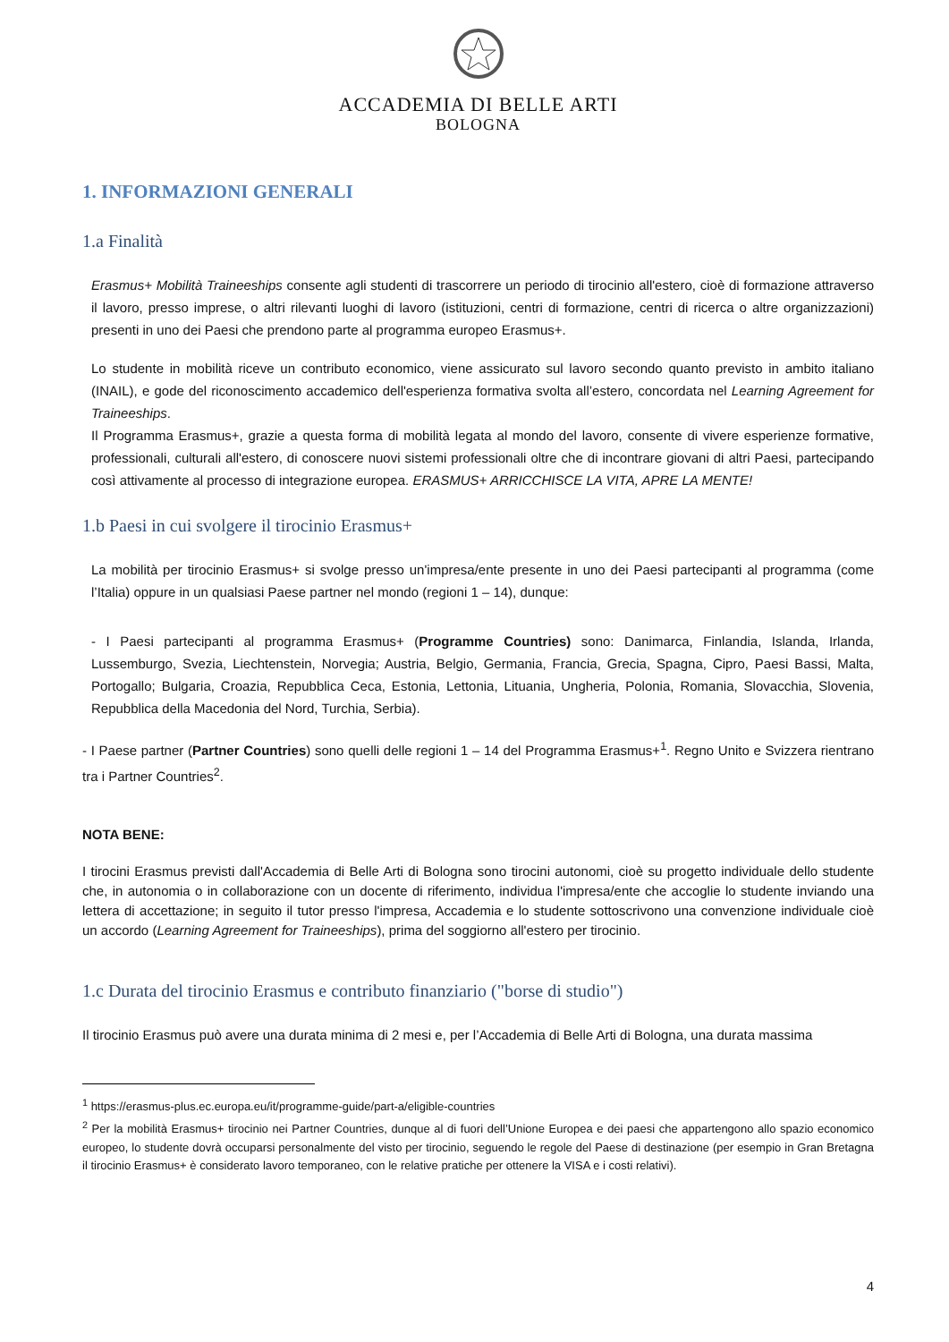ACCADEMIA DI BELLE ARTI
BOLOGNA
1. INFORMAZIONI GENERALI
1.a Finalità
Erasmus+ Mobilità Traineeships consente agli studenti di trascorrere un periodo di tirocinio all'estero, cioè di formazione attraverso il lavoro, presso imprese, o altri rilevanti luoghi di lavoro (istituzioni, centri di formazione, centri di ricerca o altre organizzazioni) presenti in uno dei Paesi che prendono parte al programma europeo Erasmus+.
Lo studente in mobilità riceve un contributo economico, viene assicurato sul lavoro secondo quanto previsto in ambito italiano (INAIL), e gode del riconoscimento accademico dell'esperienza formativa svolta all’estero, concordata nel Learning Agreement for Traineeships.
Il Programma Erasmus+, grazie a questa forma di mobilità legata al mondo del lavoro, consente di vivere esperienze formative, professionali, culturali all'estero, di conoscere nuovi sistemi professionali oltre che di incontrare giovani di altri Paesi, partecipando così attivamente al processo di integrazione europea. ERASMUS+ ARRICCHISCE LA VITA, APRE LA MENTE!
1.b Paesi in cui svolgere il tirocinio Erasmus+
La mobilità per tirocinio Erasmus+ si svolge presso un'impresa/ente presente in uno dei Paesi partecipanti al programma (come l’Italia) oppure in un qualsiasi Paese partner nel mondo (regioni 1 – 14), dunque:
- I Paesi partecipanti al programma Erasmus+ (Programme Countries) sono: Danimarca, Finlandia, Islanda, Irlanda, Lussemburgo, Svezia, Liechtenstein, Norvegia; Austria, Belgio, Germania, Francia, Grecia, Spagna, Cipro, Paesi Bassi, Malta, Portogallo; Bulgaria, Croazia, Repubblica Ceca, Estonia, Lettonia, Lituania, Ungheria, Polonia, Romania, Slovacchia, Slovenia, Repubblica della Macedonia del Nord, Turchia, Serbia).
- I Paese partner (Partner Countries) sono quelli delle regioni 1 – 14 del Programma Erasmus+<sup>1</sup>. Regno Unito e Svizzera rientrano tra i Partner Countries<sup>2</sup>.
NOTA BENE:
I tirocini Erasmus previsti dall'Accademia di Belle Arti di Bologna sono tirocini autonomi, cioè su progetto individuale dello studente che, in autonomia o in collaborazione con un docente di riferimento, individua l'impresa/ente che accoglie lo studente inviando una lettera di accettazione; in seguito il tutor presso l'impresa, Accademia e lo studente sottoscrivono una convenzione individuale cioè un accordo (Learning Agreement for Traineeships), prima del soggiorno all'estero per tirocinio.
1.c Durata del tirocinio Erasmus e contributo finanziario ("borse di studio")
Il tirocinio Erasmus può avere una durata minima di 2 mesi e, per l’Accademia di Belle Arti di Bologna, una durata massima
<sup>1</sup> https://erasmus-plus.ec.europa.eu/it/programme-guide/part-a/eligible-countries
<sup>2</sup> Per la mobilità Erasmus+ tirocinio nei Partner Countries, dunque al di fuori dell’Unione Europea e dei paesi che appartengono allo spazio economico europeo, lo studente dovrà occuparsi personalmente del visto per tirocinio, seguendo le regole del Paese di destinazione (per esempio in Gran Bretagna il tirocinio Erasmus+ è considerato lavoro temporaneo, con le relative pratiche per ottenere la VISA e i costi relativi).
4